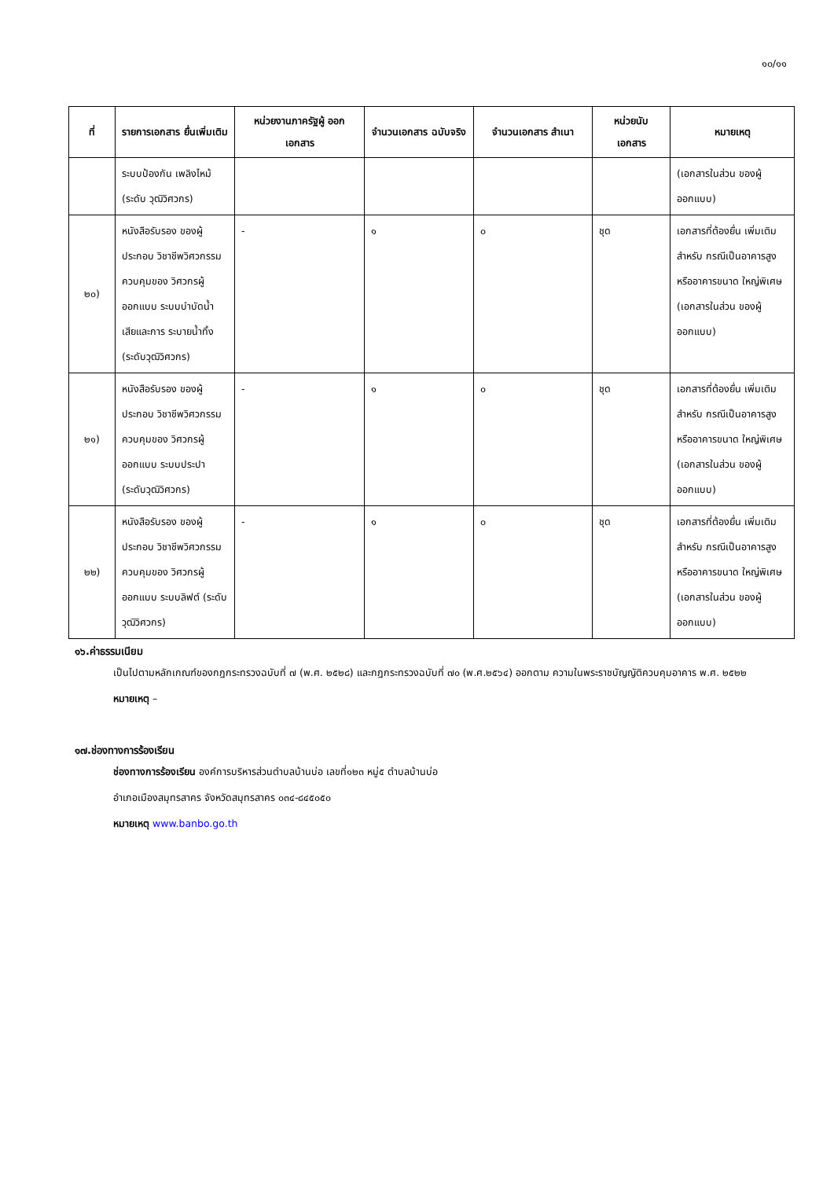๑๐/๑๑
| ที่ | รายการเอกสาร ยื่นเพิ่มเติม | หน่วยงานภาครัฐผู้ ออกเอกสาร | จำนวนเอกสาร ฉบับจริง | จำนวนเอกสาร สำเนา | หน่วยนับ เอกสาร | หมายเหตุ |
| --- | --- | --- | --- | --- | --- | --- |
| | ระบบป้องกัน เพลิงไหม้ (ระดับ วุฒิวิศวกร) | | | | | (เอกสารในส่วน ของผู้ออกแบบ) |
| ๒๐) | หนังสือรับรอง ของผู้ประกอบ วิชาชีพวิศวกรรม ควบคุมของ วิศวกรผู้ออกแบบ ระบบบำบัดน้ำ เสียและการ ระบายน้ำทิ้ง (ระดับวุฒิวิศวกร) | - | ๑ | ๐ | ชุด | เอกสารที่ต้องยื่น เพิ่มเติมสำหรับ กรณีเป็นอาคารสูง หรืออาคารขนาด ใหญ่พิเศษ (เอกสารในส่วน ของผู้ออกแบบ) |
| ๒๑) | หนังสือรับรอง ของผู้ประกอบ วิชาชีพวิศวกรรม ควบคุมของ วิศวกรผู้ออกแบบ ระบบประปา (ระดับวุฒิวิศวกร) | - | ๑ | ๐ | ชุด | เอกสารที่ต้องยื่น เพิ่มเติมสำหรับ กรณีเป็นอาคารสูง หรืออาคารขนาด ใหญ่พิเศษ (เอกสารในส่วน ของผู้ออกแบบ) |
| ๒๒) | หนังสือรับรอง ของผู้ประกอบ วิชาชีพวิศวกรรม ควบคุมของ วิศวกรผู้ออกแบบ ระบบลิฟต์ (ระดับวุฒิวิศวกร) | - | ๑ | ๐ | ชุด | เอกสารที่ต้องยื่น เพิ่มเติมสำหรับ กรณีเป็นอาคารสูง หรืออาคารขนาด ใหญ่พิเศษ (เอกสารในส่วน ของผู้ออกแบบ) |
๑๖.ค่าธรรมเนียม
เป็นไปตามหลักเกณฑ์ของกฎกระทรวงฉบับที่ ๗ (พ.ศ. ๒๕๒๘) และกฎกระทรวงฉบับที่ ๗๐ (พ.ศ.๒๕๖๔) ออกตาม ความในพระราชบัญญัติควบคุมอาคาร พ.ศ. ๒๕๒๒
หมายเหตุ –
๑๗.ช่องทางการร้องเรียน
ช่องทางการร้องเรียน องค์การบริหารส่วนตำบลบ้านบ่อ เลขที่๑๒๓ หมู่๕ ตำบลบ้านบ่อ
อำเภอเมืองสมุทรสาคร จังหวัดสมุทรสาคร ๐๓๔-๘๔๕๐๕๐
หมายเหตุ www.banbo.go.th